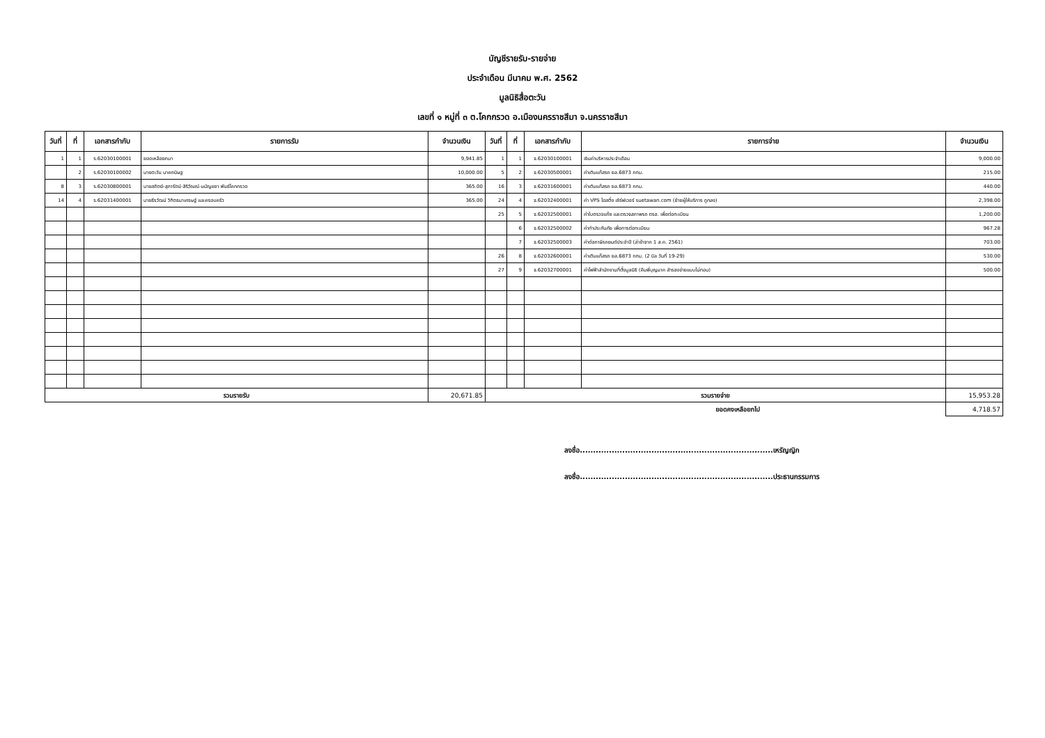บัญชีรายรับ-รายจ่าย
ประจำเดือน มีนาคม พ.ศ. 2562
มูลนิธิสื่อตะวัน
เลขที่ ๑ หมู่ที่ ๓ ต.โคกกรวด อ.เมืองนครราชสีมา จ.นครราชสีมา
| วันที่ | ที่ | เอกสารกำกับ | รายการรับ | จำนวนเงิน | วันที่ | ที่ | เอกสารกำกับ | รายการจ่าย | จำนวนเงิน |
| --- | --- | --- | --- | --- | --- | --- | --- | --- | --- |
| 1 | 1 | ร.62030100001 | ยอดเหลือยกมา | 9,941.85 | 1 | 1 | จ.62030100001 | เงินค่าบริหารประจำเดือน | 9,000.00 |
| | 2 | ร.62030100002 | นายตะวัน นาคกนิษฐ | 10,000.00 | 5 | 2 | จ.62030500001 | ค่าเติมแก๊สรถ ยล.6873 กทม. | 215.00 |
| 8 | 3 | ร.62030800001 | นายสถิตย์-สุภารัตน์-สิริวัณณ์-มนัญชยา พันธ์โคกกรวด | 365.00 | 16 | 3 | จ.62031600001 | ค่าเติมแก๊สรถ ยล.6873 กทม. | 440.00 |
| 14 | 4 | ร.62031400001 | นายธีรวัฒน์ วิทิตธนาเศรษฐ์ และครอบครัว | 365.00 | 24 | 4 | จ.62032400001 | ค่า VPS โฮสติ้ง เซิร์ฟเวอร์ suetawan.com (ย้ายผู้ให้บริการ ถูกลง) | 2,398.00 |
| | | | | | 25 | 5 | จ.62032500001 | ค่าใบตรวจแก๊ซ และตรวจสภาพรถ ตรอ. เพื่อต่อทะเบียน | 1,200.00 |
| | | | | | | 6 | จ.62032500002 | ค่าทำประกันภัย เพื่อการต่อทะเบียน | 967.28 |
| | | | | | | 7 | จ.62032500003 | ค่าต่อภาษีรถยนต์ประจำปี (ล่าช้าจาก 1 ส.ค. 2561) | 703.00 |
| | | | | | 26 | 8 | จ.62032600001 | ค่าเติมแก๊สรถ ยล.6873 กทม. (2 บิล วันที่ 19-29) | 530.00 |
| | | | | | 27 | 9 | จ.62032700001 | ค่าไฟฟ้าสำนักงานที่ตั้งมูลนิธิ (คืนพี่บุญนาค สำรองจ่ายแบบไม่ทอน) | 500.00 |
| รวมรายรับ | | | | 20,671.85 | รวมรายจ่าย | | | | 15,953.28 |
| ยอดคงเหลือยกไป | | | | | | | | | 4,718.57 |
ลงชื่อ.........................................................................เหรัญญิก
ลงชื่อ.........................................................................ประธานกรรมการ